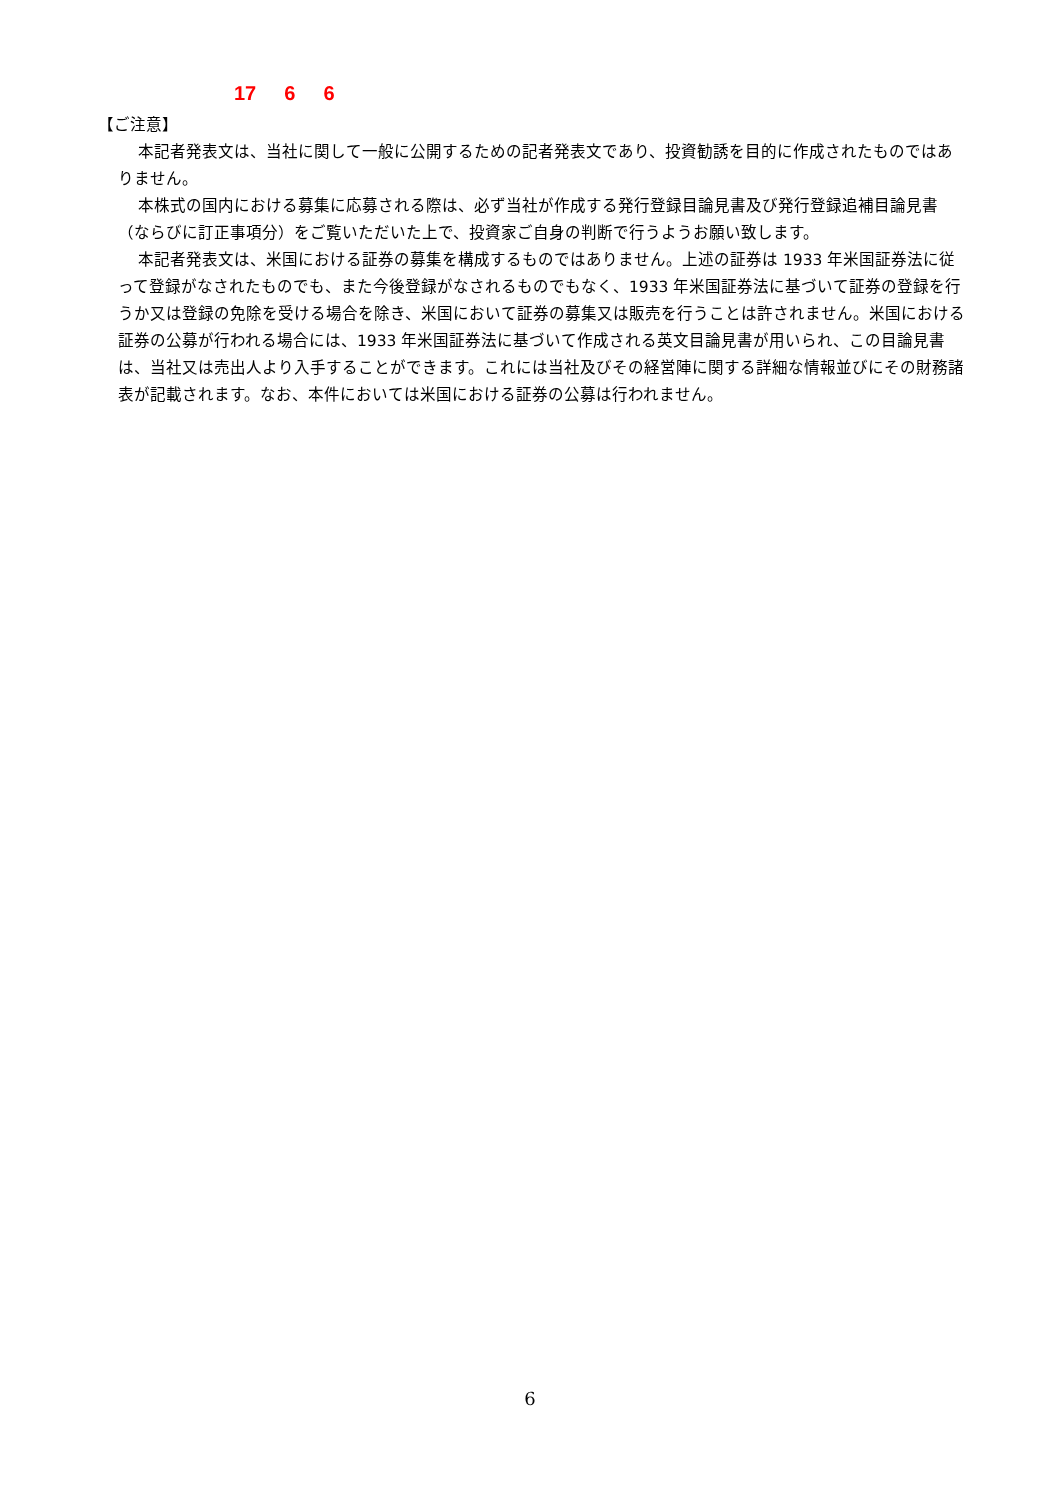17 6 6
【ご注意】
本記者発表文は、当社に関して一般に公開するための記者発表文であり、投資勧誘を目的に作成されたものではありません。
本株式の国内における募集に応募される際は、必ず当社が作成する発行登録目論見書及び発行登録追補目論見書（ならびに訂正事項分）をご覧いただいた上で、投資家ご自身の判断で行うようお願い致します。
本記者発表文は、米国における証券の募集を構成するものではありません。上述の証券は 1933 年米国証券法に従って登録がなされたものでも、また今後登録がなされるものでもなく、1933 年米国証券法に基づいて証券の登録を行うか又は登録の免除を受ける場合を除き、米国において証券の募集又は販売を行うことは許されません。米国における証券の公募が行われる場合には、1933 年米国証券法に基づいて作成される英文目論見書が用いられ、この目論見書は、当社又は売出人より入手することができます。これには当社及びその経営陣に関する詳細な情報並びにその財務諸表が記載されます。なお、本件においては米国における証券の公募は行われません。
6